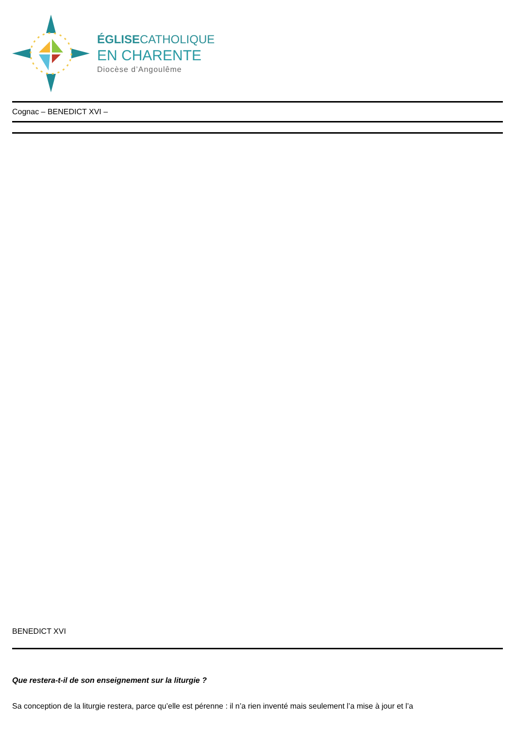ÉGLISECATHOLIQUE
EN CHARENTE
Diocèse d’Angoulême
Cognac – BENEDICT XVI –
BENEDICT XVI
Que restera-t-il de son enseignement sur la liturgie ?
Sa conception de la liturgie restera, parce qu’elle est pérenne : il n’a rien inventé mais seulement l’a mise à jour et l’a